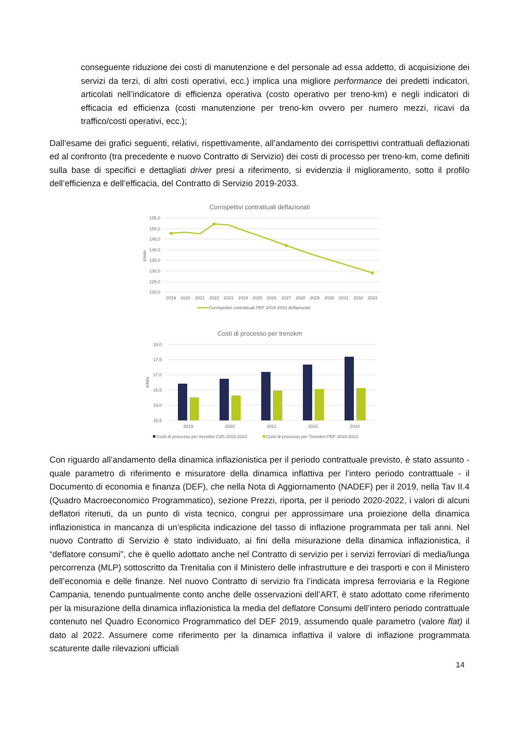conseguente riduzione dei costi di manutenzione e del personale ad essa addetto, di acquisizione dei servizi da terzi, di altri costi operativi, ecc.) implica una migliore performance dei predetti indicatori, articolati nell’indicatore di efficienza operativa (costo operativo per treno-km) e negli indicatori di efficacia ed efficienza (costi manutenzione per treno-km ovvero per numero mezzi, ricavi da traffico/costi operativi, ecc.);
Dall’esame dei grafici seguenti, relativi, rispettivamente, all’andamento dei corrispettivi contrattuali deflazionati ed al confronto (tra precedente e nuovo Contratto di Servizio) dei costi di processo per treno-km, come definiti sulla base di specifici e dettagliati driver presi a riferimento, si evidenzia il miglioramento, sotto il profilo dell’efficienza e dell’efficacia, del Contratto di Servizio 2019-2033.
Corrispettivi contrattuali deflazionati
155,0
150,0
145,0
140,0
135,0
130,0
125,0
120,0
€/mln
2019
2020
2021
2022
2023
2024
2025
2026
2027
2028
2029
2030
2031
2032
2033
Corrispettivi contrattuali PEF 2019-2033 deflazionati
Costi di processo per trenokm
18,0
17,5
17,0
16,5
16,0
15,5
€/Mln
2019
2020
2021
2022
2023
Costi di processo per trenokm CdS 2015-2023
Costi di processo per Trenokm PEF 2019-2023
Con riguardo all’andamento della dinamica inflazionistica per il periodo contrattuale previsto, è stato assunto - quale parametro di riferimento e misuratore della dinamica inflattiva per l’intero periodo contrattuale - il Documento di economia e finanza (DEF), che nella Nota di Aggiornamento (NADEF) per il 2019, nella Tav II.4 (Quadro Macroeconomico Programmatico), sezione Prezzi, riporta, per il periodo 2020-2022, i valori di alcuni deflatori ritenuti, da un punto di vista tecnico, congrui per approssimare una proiezione della dinamica inflazionistica in mancanza di un’esplicita indicazione del tasso di inflazione programmata per tali anni. Nel nuovo Contratto di Servizio è stato individuato, ai fini della misurazione della dinamica inflazionistica, il “deflatore consumi”, che è quello adottato anche nel Contratto di servizio per i servizi ferroviari di media/lunga percorrenza (MLP) sottoscritto da Trenitalia con il Ministero delle infrastrutture e dei trasporti e con il Ministero dell’economia e delle finanze. Nel nuovo Contratto di servizio fra l’indicata impresa ferroviaria e la Regione Campania, tenendo puntualmente conto anche delle osservazioni dell’ART, è stato adottato come riferimento per la misurazione della dinamica inflazionistica la media del deflatore Consumi dell’intero periodo contrattuale contenuto nel Quadro Economico Programmatico del DEF 2019, assumendo quale parametro (valore flat) il dato al 2022. Assumere come riferimento per la dinamica inflattiva il valore di inflazione programmata scaturente dalle rilevazioni ufficiali
14